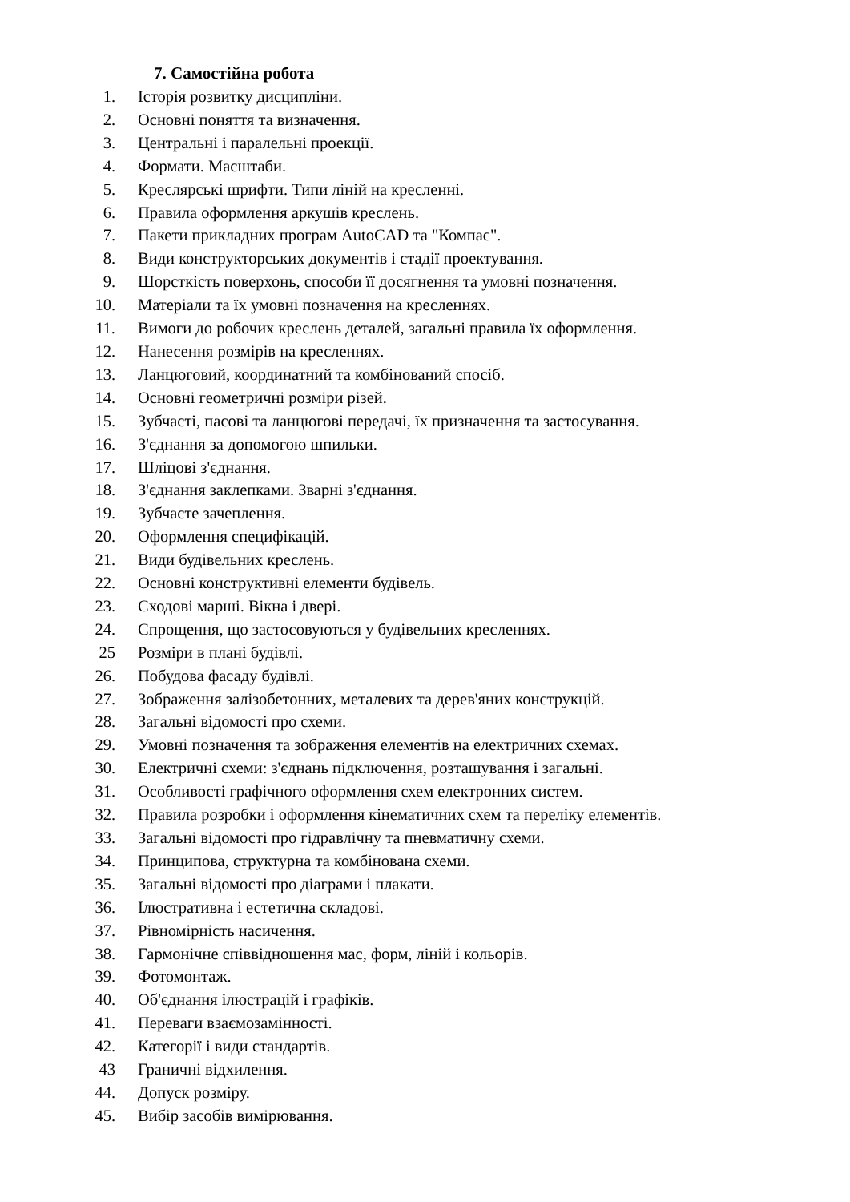7. Самостійна робота
1. Історія розвитку дисципліни.
2. Основні поняття та визначення.
3. Центральні і паралельні проекції.
4. Формати. Масштаби.
5. Креслярські шрифти. Типи ліній на кресленні.
6. Правила оформлення аркушів креслень.
7. Пакети прикладних програм AutoCAD та "Компас".
8. Види конструкторських документів і стадії проектування.
9. Шорсткість поверхонь, способи її досягнення та умовні позначення.
10. Матеріали та їх умовні позначення на кресленнях.
11. Вимоги до робочих креслень деталей, загальні правила їх оформлення.
12. Нанесення розмірів на кресленнях.
13. Ланцюговий, координатний та комбінований спосіб.
14. Основні геометричні розміри різей.
15. Зубчасті, пасові та ланцюгові передачі, їх призначення та застосування.
16. З'єднання за допомогою шпильки.
17. Шліцові з'єднання.
18. З'єднання заклепками. Зварні з'єднання.
19. Зубчасте зачеплення.
20. Оформлення специфікацій.
21. Види будівельних креслень.
22. Основні конструктивні елементи будівель.
23. Сходові марші. Вікна і двері.
24. Спрощення, що застосовуються у будівельних кресленнях.
25 Розміри в плані будівлі.
26. Побудова фасаду будівлі.
27. Зображення залізобетонних, металевих та дерев'яних конструкцій.
28. Загальні відомості про схеми.
29. Умовні позначення та зображення елементів на електричних схемах.
30. Електричні схеми: з'єднань підключення, розташування і загальні.
31. Особливості графічного оформлення схем електронних систем.
32. Правила розробки і оформлення кінематичних схем та переліку елементів.
33. Загальні відомості про гідравлічну та пневматичну схеми.
34. Принципова, структурна та комбінована схеми.
35. Загальні відомості про діаграми і плакати.
36. Ілюстративна і естетична складові.
37. Рівномірність насичення.
38. Гармонічне співвідношення мас, форм, ліній і кольорів.
39. Фотомонтаж.
40. Об'єднання ілюстрацій і графіків.
41. Переваги взаємозамінності.
42. Категорії і види стандартів.
43 Граничні відхилення.
44. Допуск розміру.
45. Вибір засобів вимірювання.